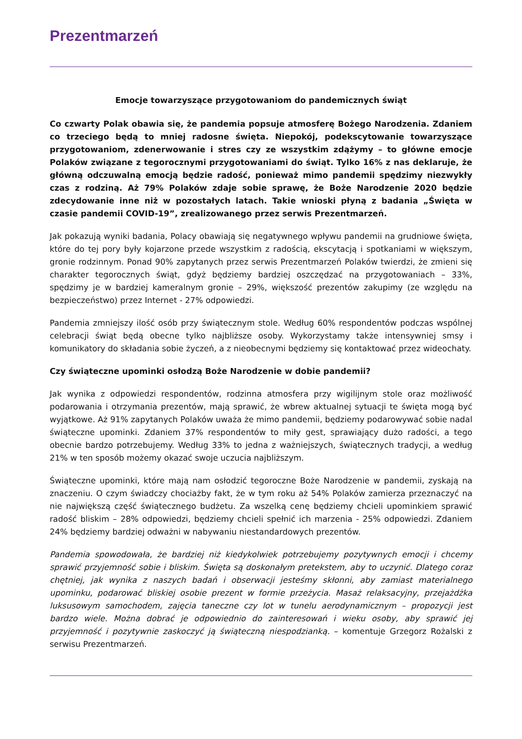Prezentmarzeń
Emocje towarzyszące przygotowaniom do pandemicznych świąt
Co czwarty Polak obawia się, że pandemia popsuje atmosferę Bożego Narodzenia. Zdaniem co trzeciego będą to mniej radosne święta. Niepokój, podekscytowanie towarzyszące przygotowaniom, zdenerwowanie i stres czy ze wszystkim zdążymy – to główne emocje Polaków związane z tegorocznymi przygotowaniami do świąt. Tylko 16% z nas deklaruje, że główną odczuwalną emocją będzie radość, ponieważ mimo pandemii spędzimy niezwykły czas z rodziną. Aż 79% Polaków zdaje sobie sprawę, że Boże Narodzenie 2020 będzie zdecydowanie inne niż w pozostałych latach. Takie wnioski płyną z badania „Święta w czasie pandemii COVID-19”, zrealizowanego przez serwis Prezentmarzeń.
Jak pokazują wyniki badania, Polacy obawiają się negatywnego wpływu pandemii na grudniowe święta, które do tej pory były kojarzone przede wszystkim z radością, ekscytacją i spotkaniami w większym, gronie rodzinnym. Ponad 90% zapytanych przez serwis Prezentmarzeń Polaków twierdzi, że zmieni się charakter tegorocznych świąt, gdyż będziemy bardziej oszczędzać na przygotowaniach – 33%, spędzimy je w bardziej kameralnym gronie – 29%, większość prezentów zakupimy (ze względu na bezpieczeństwo) przez Internet - 27% odpowiedzi.
Pandemia zmniejszy ilość osób przy świątecznym stole. Według 60% respondentów podczas wspólnej celebracji świąt będą obecne tylko najbliższe osoby. Wykorzystamy także intensywniej smsy i komunikatory do składania sobie życzeń, a z nieobecnymi będziemy się kontaktować przez wideochaty.
Czy świąteczne upominki osłodzą Boże Narodzenie w dobie pandemii?
Jak wynika z odpowiedzi respondentów, rodzinna atmosfera przy wigilijnym stole oraz możliwość podarowania i otrzymania prezentów, mają sprawić, że wbrew aktualnej sytuacji te święta mogą być wyjątkowe. Aż 91% zapytanych Polaków uważa że mimo pandemii, będziemy podarowywać sobie nadal świąteczne upominki. Zdaniem 37% respondentów to miły gest, sprawiający dużo radości, a tego obecnie bardzo potrzebujemy. Według 33% to jedna z ważniejszych, świątecznych tradycji, a według 21% w ten sposób możemy okazać swoje uczucia najbliższym.
Świąteczne upominki, które mają nam osłodzić tegoroczne Boże Narodzenie w pandemii, zyskają na znaczeniu. O czym świadczy chociażby fakt, że w tym roku aż 54% Polaków zamierza przeznaczyć na nie największą część świątecznego budżetu. Za wszelką cenę będziemy chcieli upominkiem sprawić radość bliskim – 28% odpowiedzi, będziemy chcieli spełnić ich marzenia - 25% odpowiedzi. Zdaniem 24% będziemy bardziej odważni w nabywaniu niestandardowych prezentów.
Pandemia spowodowała, że bardziej niż kiedykolwiek potrzebujemy pozytywnych emocji i chcemy sprawić przyjemność sobie i bliskim. Święta są doskonałym pretekstem, aby to uczynić. Dlatego coraz chętniej, jak wynika z naszych badań i obserwacji jesteśmy skłonni, aby zamiast materialnego upominku, podarować bliskiej osobie prezent w formie przeżycia. Masaż relaksacyjny, przejażdżka luksusowym samochodem, zajęcia taneczne czy lot w tunelu aerodynamicznym – propozycji jest bardzo wiele. Można dobrać je odpowiednio do zainteresowań i wieku osoby, aby sprawić jej przyjemność i pozytywnie zaskoczyć ją świąteczną niespodzianką. – komentuje Grzegorz Rożalski z serwisu Prezentmarzeń.